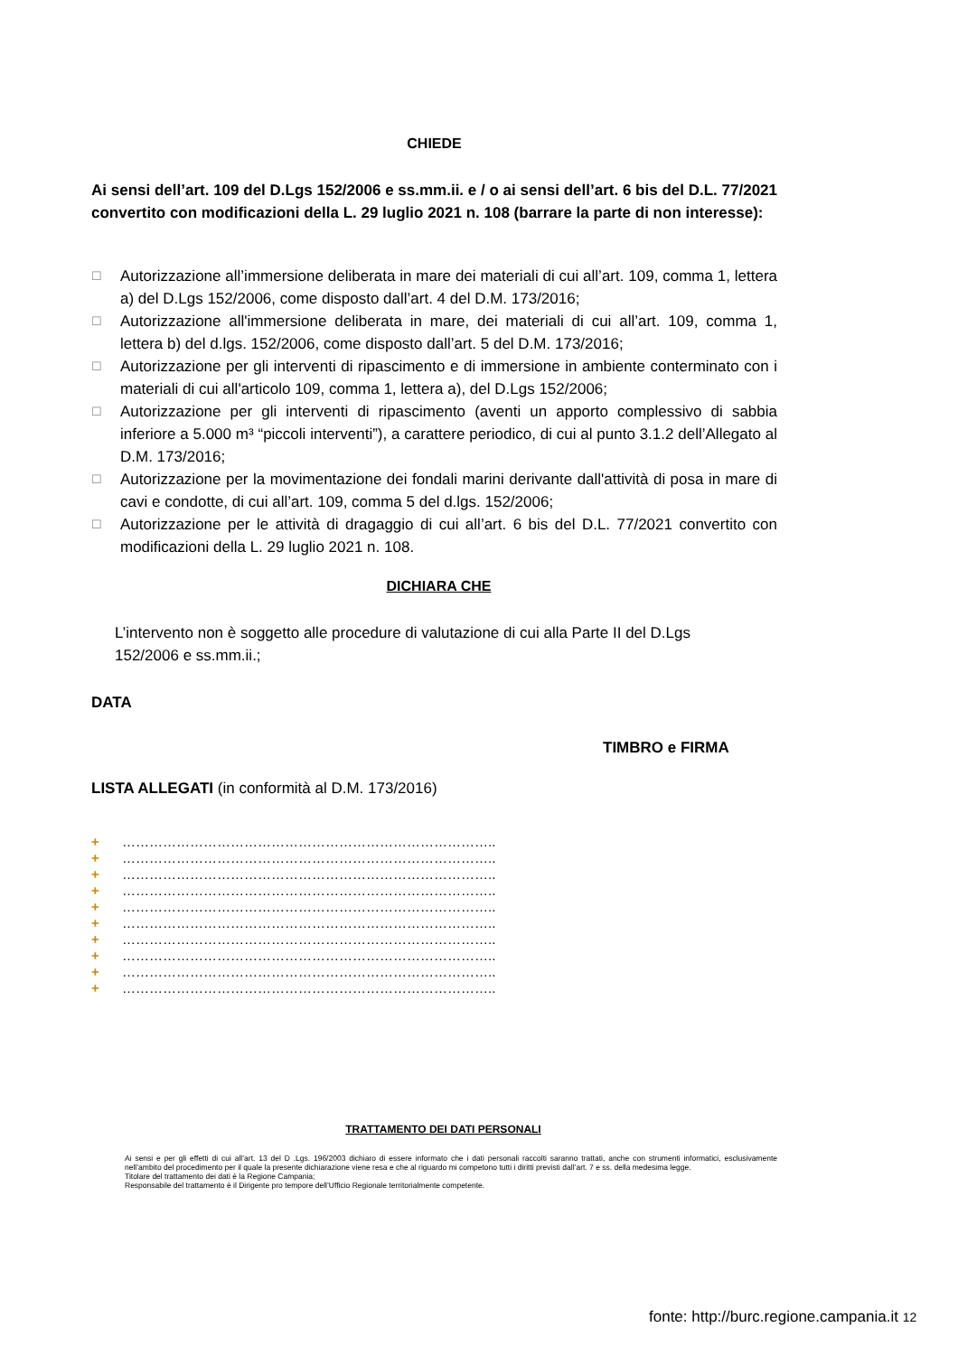CHIEDE
Ai sensi dell’art. 109 del D.Lgs 152/2006 e ss.mm.ii. e / o ai sensi dell’art. 6 bis del D.L. 77/2021 convertito con modificazioni della L. 29 luglio 2021 n. 108 (barrare la parte di non interesse):
☐ Autorizzazione all’immersione deliberata in mare dei materiali di cui all’art. 109, comma 1, lettera a) del D.Lgs 152/2006, come disposto dall’art. 4 del D.M. 173/2016;
☐ Autorizzazione all'immersione deliberata in mare, dei materiali di cui all’art. 109, comma 1, lettera b) del d.lgs. 152/2006, come disposto dall’art. 5 del D.M. 173/2016;
☐ Autorizzazione per gli interventi di ripascimento e di immersione in ambiente conterminato con i materiali di cui all'articolo 109, comma 1, lettera a), del D.Lgs 152/2006;
☐ Autorizzazione per gli interventi di ripascimento (aventi un apporto complessivo di sabbia inferiore a 5.000 m³ “piccoli interventi”), a carattere periodico, di cui al punto 3.1.2 dell’Allegato al D.M. 173/2016;
☐ Autorizzazione per la movimentazione dei fondali marini derivante dall'attività di posa in mare di cavi e condotte, di cui all’art. 109, comma 5 del d.lgs. 152/2006;
☐ Autorizzazione per le attività di dragaggio di cui all’art. 6 bis del D.L. 77/2021 convertito con modificazioni della L. 29 luglio 2021 n. 108.
DICHIARA CHE
L’intervento non è soggetto alle procedure di valutazione di cui alla Parte II del D.Lgs 152/2006 e ss.mm.ii.;
DATA
TIMBRO e FIRMA
LISTA ALLEGATI (in conformità al D.M. 173/2016)
+ ………………………………………………………………………..
+ ………………………………………………………………………..
+ ………………………………………………………………………..
+ ………………………………………………………………………..
+ ………………………………………………………………………..
+ ………………………………………………………………………..
+ ………………………………………………………………………..
+ ………………………………………………………………………..
+ ………………………………………………………………………..
+ ………………………………………………………………………..
TRATTAMENTO DEI DATI PERSONALI
Ai sensi e per gli effetti di cui all’art. 13 del D .Lgs. 196/2003 dichiaro di essere informato che i dati personali raccolti saranno trattati, anche con strumenti informatici, esclusivamente nell’ambito del procedimento per il quale la presente dichiarazione viene resa e che al riguardo mi competono tutti i diritti previsti dall’art. 7 e ss. della medesima legge.
Titolare del trattamento dei dati è la Regione Campania;
Responsabile del trattamento è il Dirigente pro tempore dell’Ufficio Regionale territorialmente competente.
fonte: http://burc.regione.campania.it 12